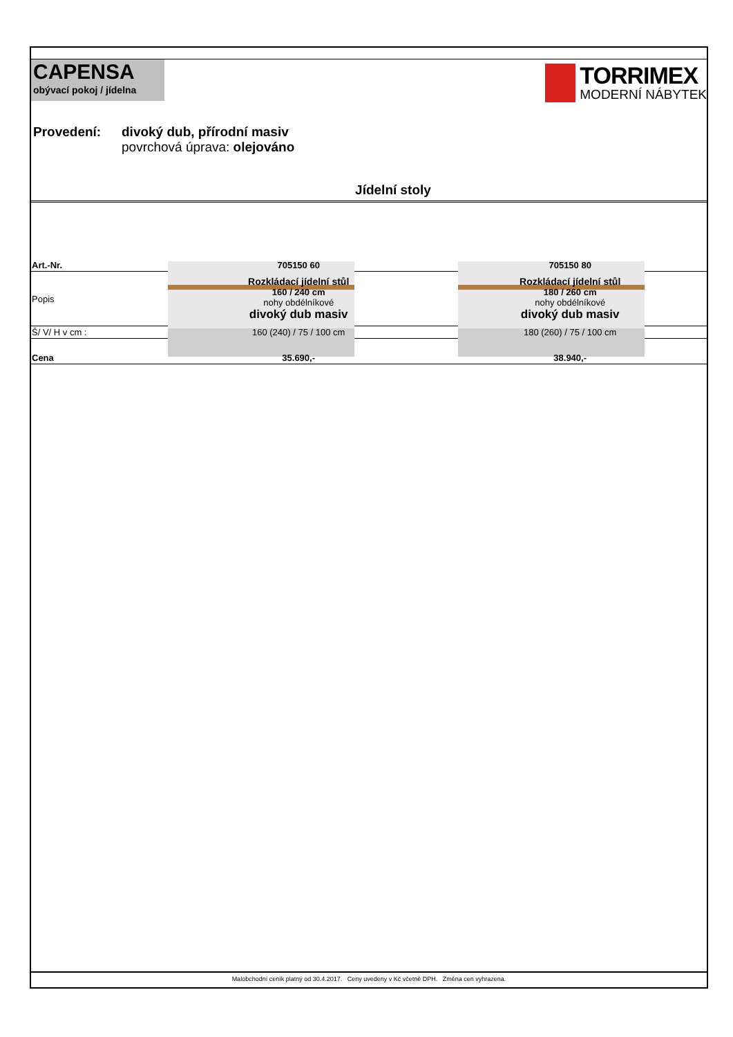CAPENSA
obývací pokoj / jídelna
TORRIMEX
MODERNÍ NÁBYTEK
Provedení: divoký dub, přírodní masiv
povrchová úprava: olejováno
Jídelní stoly
| Art.-Nr. | 705150 60 | 705150 80 |
| Popis | Rozkládací jídelní stůl 160 / 240 cm nohy obdélníkové divoký dub masiv | Rozkládací jídelní stůl 180 / 260 cm nohy obdélníkové divoký dub masiv |
| Š/ V/ H v cm : | 160 (240) / 75 / 100 cm | 180 (260) / 75 / 100 cm |
| Cena | 35.690,- | 38.940,- |
Malobchodní ceník platný od 30.4.2017. Ceny uvedeny v Kč včetně DPH. Změna cen vyhrazena.